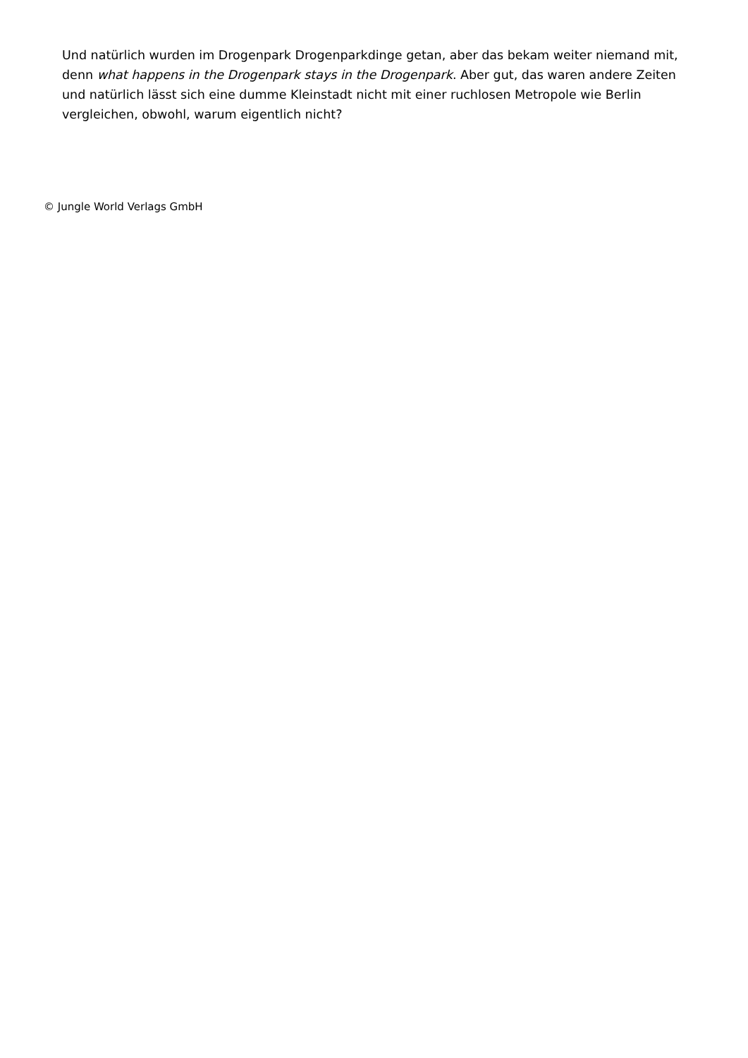Und natürlich wurden im Drogenpark Drogenparkdinge getan, aber das bekam weiter niemand mit, denn what happens in the Drogenpark stays in the Drogenpark. Aber gut, das waren andere Zeiten und natürlich lässt sich eine dumme Kleinstadt nicht mit einer ruchlosen Metropole wie Berlin vergleichen, obwohl, warum eigentlich nicht?
© Jungle World Verlags GmbH